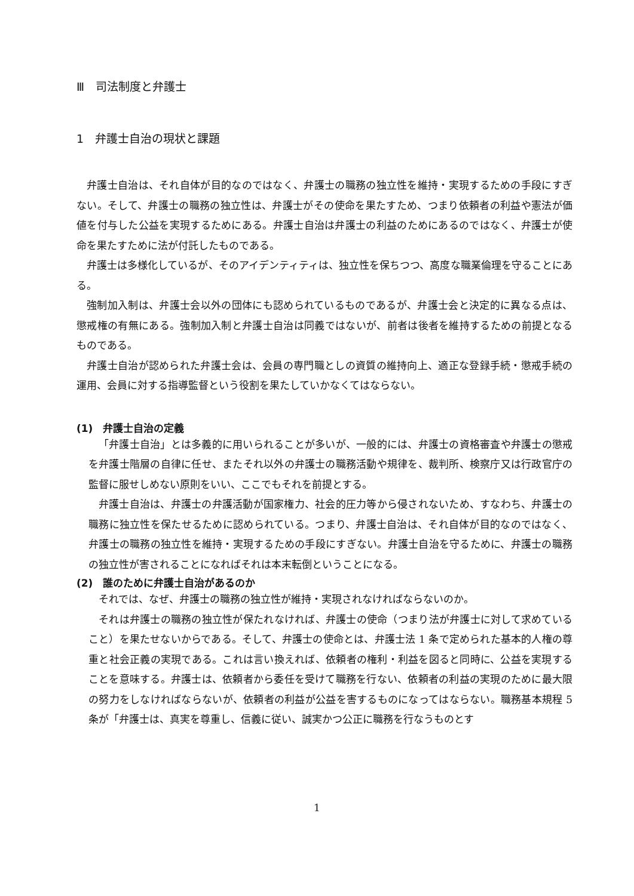Ⅲ　司法制度と弁護士
1　弁護士自治の現状と課題
弁護士自治は、それ自体が目的なのではなく、弁護士の職務の独立性を維持・実現するための手段にすぎない。そして、弁護士の職務の独立性は、弁護士がその使命を果たすため、つまり依頼者の利益や憲法が価値を付与した公益を実現するためにある。弁護士自治は弁護士の利益のためにあるのではなく、弁護士が使命を果たすために法が付託したものである。
弁護士は多様化しているが、そのアイデンティティは、独立性を保ちつつ、高度な職業倫理を守ることにある。
強制加入制は、弁護士会以外の団体にも認められているものであるが、弁護士会と決定的に異なる点は、懲戒権の有無にある。強制加入制と弁護士自治は同義ではないが、前者は後者を維持するための前提となるものである。
弁護士自治が認められた弁護士会は、会員の専門職としの資質の維持向上、適正な登録手続・懲戒手続の運用、会員に対する指導監督という役割を果たしていかなくてはならない。
(1)　弁護士自治の定義
「弁護士自治」とは多義的に用いられることが多いが、一般的には、弁護士の資格審査や弁護士の懲戒を弁護士階層の自律に任せ、またそれ以外の弁護士の職務活動や規律を、裁判所、検察庁又は行政官庁の監督に服せしめない原則をいい、ここでもそれを前提とする。
弁護士自治は、弁護士の弁護活動が国家権力、社会的圧力等から侵されないため、すなわち、弁護士の職務に独立性を保たせるために認められている。つまり、弁護士自治は、それ自体が目的なのではなく、弁護士の職務の独立性を維持・実現するための手段にすぎない。弁護士自治を守るために、弁護士の職務の独立性が害されることになればそれは本末転倒ということになる。
(2)　誰のために弁護士自治があるのか
それでは、なぜ、弁護士の職務の独立性が維持・実現されなければならないのか。
それは弁護士の職務の独立性が保たれなければ、弁護士の使命（つまり法が弁護士に対して求めていること）を果たせないからである。そして、弁護士の使命とは、弁護士法 1 条で定められた基本的人権の尊重と社会正義の実現である。これは言い換えれば、依頼者の権利・利益を図ると同時に、公益を実現することを意味する。弁護士は、依頼者から委任を受けて職務を行ない、依頼者の利益の実現のために最大限の努力をしなければならないが、依頼者の利益が公益を害するものになってはならない。職務基本規程 5 条が「弁護士は、真実を尊重し、信義に従い、誠実かつ公正に職務を行なうものとす
1